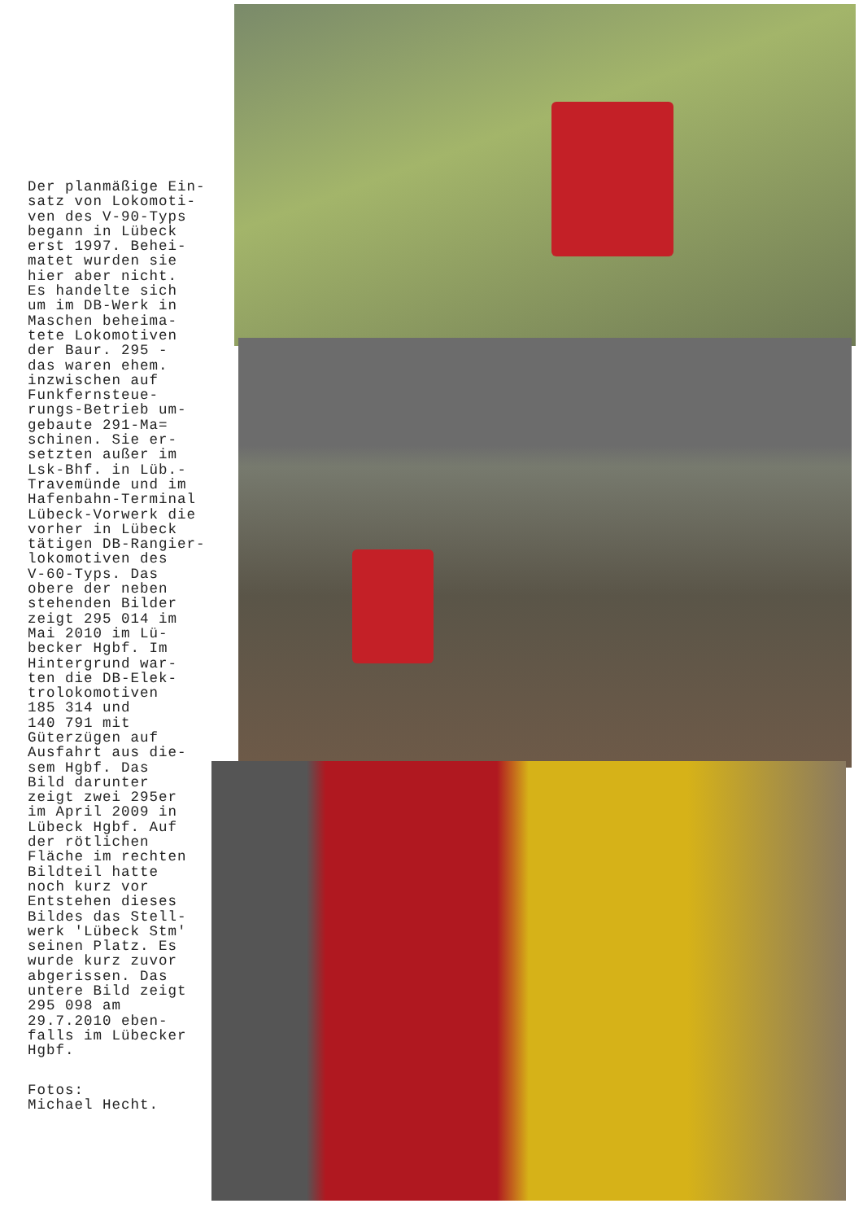Der planmäßige Ein-
satz von Lokomoti-
ven des V-90-Typs
begann in Lübeck
erst 1997. Behei-
matet wurden sie
hier aber nicht.
Es handelte sich
um im DB-Werk in
Maschen beheima-
tete Lokomotiven
der Baur. 295 -
das waren ehem.
inzwischen auf
Funkfernsteue-
rungs-Betrieb um-
gebaute 291-Ma=
schinen. Sie er-
setzten außer im
Lsk-Bhf. in Lüb.-
Travemünde und im
Hafenbahn-Terminal
Lübeck-Vorwerk die
vorher in Lübeck
tätigen DB-Rangier-
lokomotiven des
V-60-Typs. Das
obere der neben
stehenden Bilder
zeigt 295 014 im
Mai 2010 im Lü-
becker Hgbf. Im
Hintergrund war-
ten die DB-Elek-
trolokomotiven
185 314 und
140 791 mit
Güterzügen auf
Ausfahrt aus die-
sem Hgbf. Das
Bild darunter
zeigt zwei 295er
im April 2009 in
Lübeck Hgbf. Auf
der rötlichen
Fläche im rechten
Bildteil hatte
noch kurz vor
Entstehen dieses
Bildes das Stell-
werk 'Lübeck Stm'
seinen Platz. Es
wurde kurz zuvor
abgerissen. Das
untere Bild zeigt
295 098 am
29.7.2010 eben-
falls im Lübecker
Hgbf.
Fotos:
Michael Hecht.